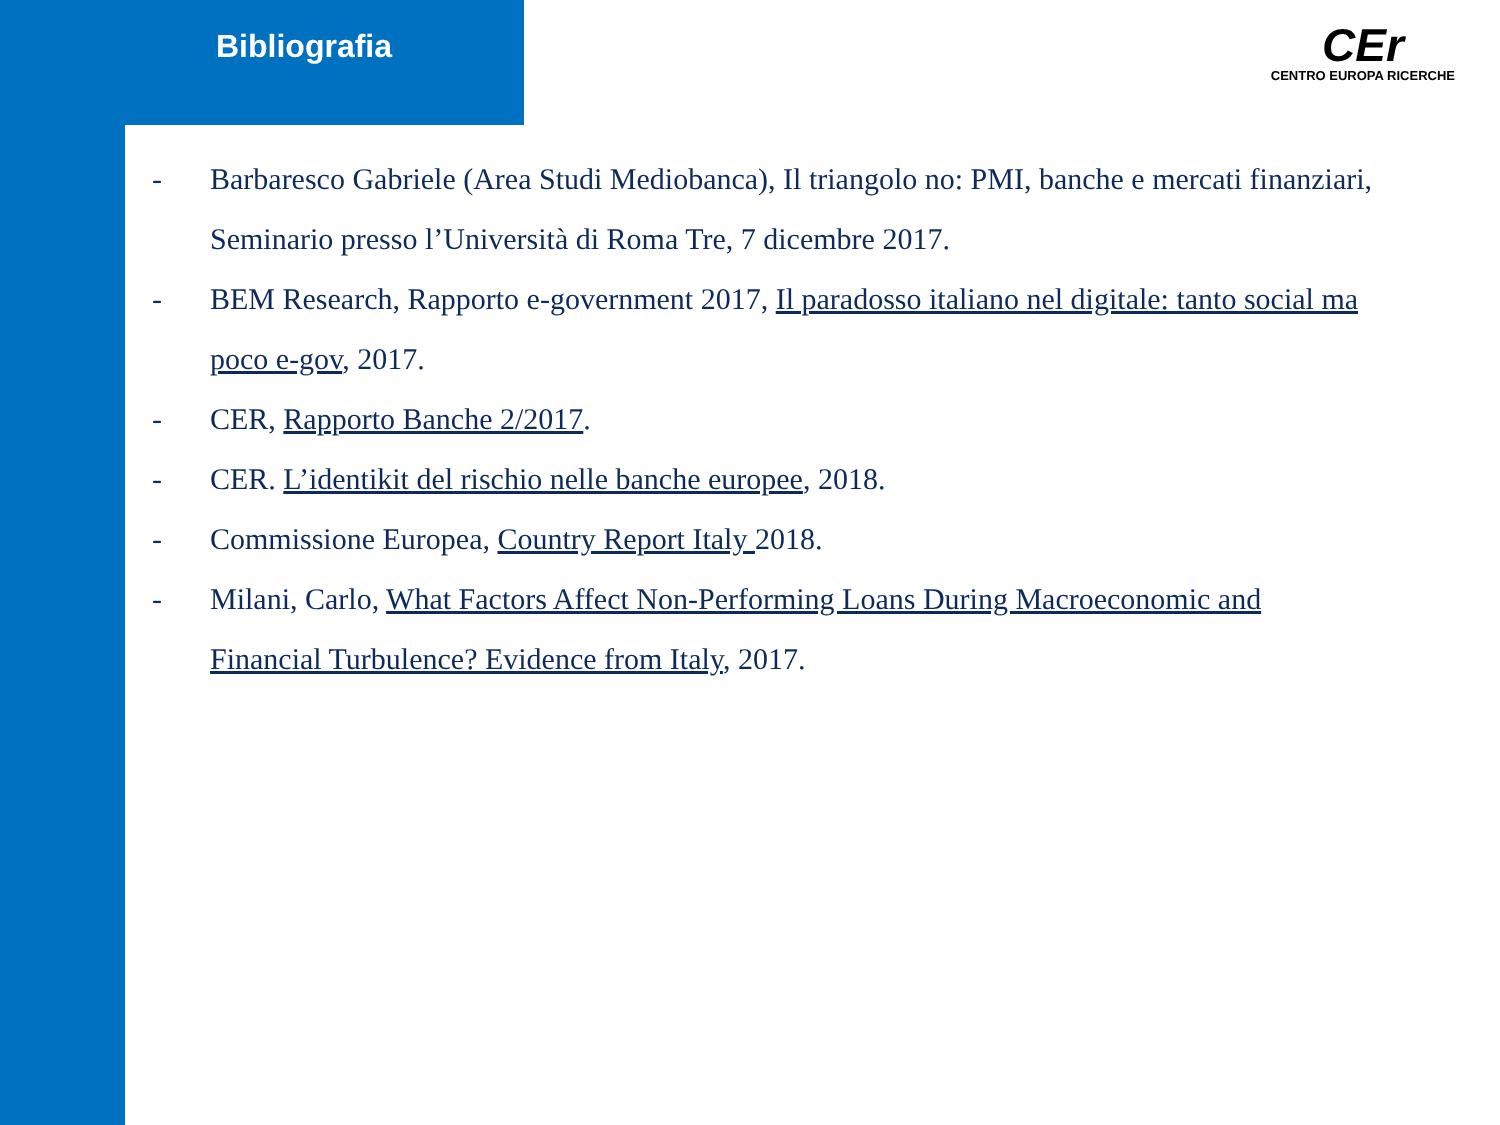Bibliografia
CEr
CENTRO EUROPA RICERCHE
- Barbaresco Gabriele (Area Studi Mediobanca), Il triangolo no: PMI, banche e mercati finanziari, Seminario presso l’Università di Roma Tre, 7 dicembre 2017.
- BEM Research, Rapporto e-government 2017, Il paradosso italiano nel digitale: tanto social ma poco e-gov, 2017.
- CER, Rapporto Banche 2/2017.
- CER. L’identikit del rischio nelle banche europee, 2018.
- Commissione Europea, Country Report Italy 2018.
- Milani, Carlo, What Factors Affect Non-Performing Loans During Macroeconomic and Financial Turbulence? Evidence from Italy, 2017.